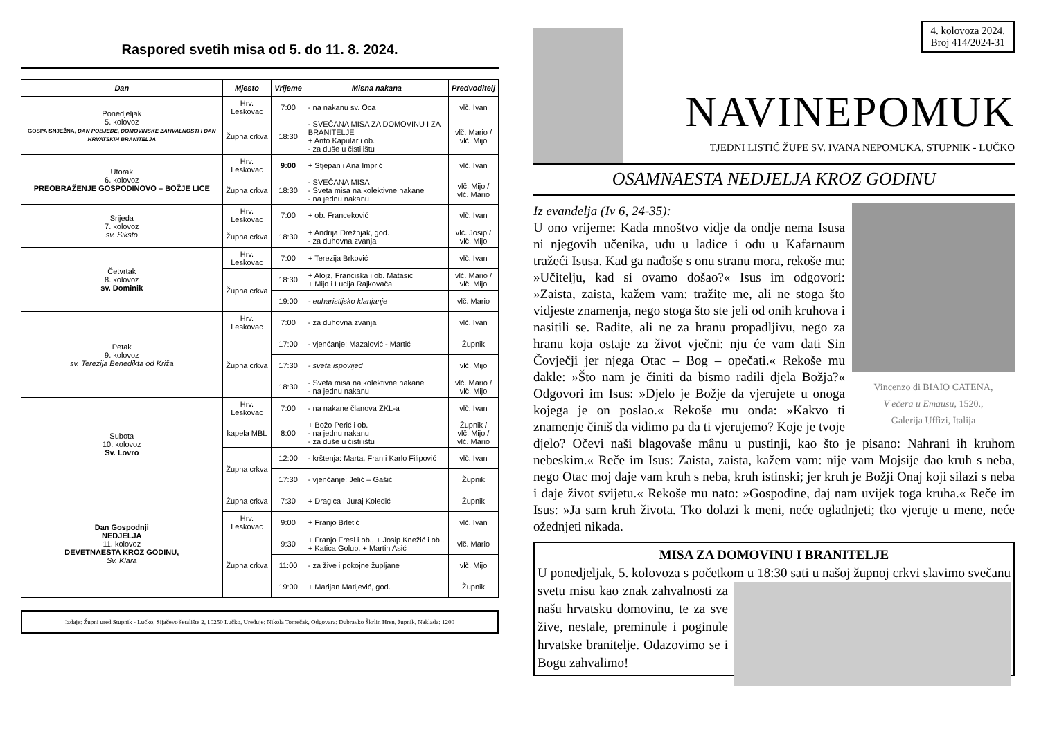Raspored svetih misa od 5. do 11. 8. 2024.
| Dan | Mjesto | Vrijeme | Misna nakana | Predvoditelj |
| --- | --- | --- | --- | --- |
| Ponedjeljak 5. kolovoz GOSPA SNJEŽNA, DAN POBJEDE, DOMOVINSKE ZAHVALNOSTI I DAN HRVATSKIH BRANITELJA | Hrv. Leskovac | 7:00 | - na nakanu sv. Oca | vlč. Ivan |
| | Župna crkva | 18:30 | - SVEČANA MISA ZA DOMOVINU I ZA BRANITELJE + Anto Kapular i ob. - za duše u čistilištu | vlč. Mario / vlč. Mijo |
| Utorak 6. kolovoz PREOBRAŽENJE GOSPODINOVO – BOŽJE LICE | Hrv. Leskovac | 9:00 | + Stjepan i Ana Imprić | vlč. Ivan |
| | Župna crkva | 18:30 | - SVEČANA MISA - Sveta misa na kolektivne nakane - na jednu nakanu | vlč. Mijo / vlč. Mario |
| Srijeda 7. kolovoz sv. Siksto | Hrv. Leskovac | 7:00 | + ob. Franceković | vlč. Ivan |
| | Župna crkva | 18:30 | + Andrija Drežnjak, god. - za duhovna zvanja | vlč. Josip / vlč. Mijo |
| Četvrtak 8. kolovoz sv. Dominik | Hrv. Leskovac | 7:00 | + Terezija Brković | vlč. Ivan |
| | Župna crkva | 18:30 | + Alojz, Franciska i ob. Matasić + Mijo i Lucija Rajkovača | vlč. Mario / vlč. Mijo |
| | | 19:00 | - euharistijsko klanjanje | vlč. Mario |
| Petak 9. kolovoz sv. Terezija Benedikta od Križa | Hrv. Leskovac | 7:00 | - za duhovna zvanja | vlč. Ivan |
| | Župna crkva | 17:00 | - vjenčanje: Mazalović - Martić | Župnik |
| | | 17:30 | - sveta ispovijed | vlč. Mijo |
| | | 18:30 | - Sveta misa na kolektivne nakane - na jednu nakanu | vlč. Mario / vlč. Mijo |
| Subota 10. kolovoz Sv. Lovro | Hrv. Leskovac | 7:00 | - na nakane članova ZKL-a | vlč. Ivan |
| | kapela MBL | 8:00 | + Božo Perić i ob. - na jednu nakanu - za duše u čistilištu | Župnik / vlč. Mijo / vlč. Mario |
| | Župna crkva | 12:00 | - krštenja: Marta, Fran i Karlo Filipović | vlč. Ivan |
| | | 17:30 | - vjenčanje: Jelić – Gašić | Župnik |
| Dan Gospodnji NEDJELJA 11. kolovoz DEVETNAESTA KROZ GODINU, Sv. Klara | Župna crkva | 7:30 | + Dragica i Juraj Koledić | Župnik |
| | Hrv. Leskovac | 9:00 | + Franjo Brletić | vlč. Ivan |
| | Župna crkva | 9:30 | + Franjo Fresl i ob., + Josip Knežić i ob., + Katica Golub, + Martin Asić | vlč. Mario |
| | | 11:00 | - za žive i pokojne župljane | vlč. Mijo |
| | | 19:00 | + Marijan Matijević, god. | Župnik |
Izdaje: Župni ured Stupnik - Lučko, Sijačevo šetalište 2, 10250 Lučko, Uređuje: Nikola Tomečak, Odgovara: Dubravko Škrlin Hren, župnik, Naklada: 1200
4. kolovoza 2024.
Broj 414/2024-31
NAVINEPOMUK
TJEDNI LISTIĆ ŽUPE SV. IVANA NEPOMUKA, STUPNIK - LUČKO
OSAMNAESTA NEDJELJA KROZ GODINU
Vincenzo di BIAIO CATENA,
V ečera u Emausu, 1520.,
Galerija Uffizi, Italija
Iz evanđelja (Iv 6, 24-35):
U ono vrijeme: Kada mnoštvo vidje da ondje nema Isusa ni njegovih učenika, uđu u lađice i odu u Kafarnaum tražeći Isusa. Kad ga nađoše s onu stranu mora, rekoše mu: »Učitelju, kad si ovamo došao?« Isus im odgovori: »Zaista, zaista, kažem vam: tražite me, ali ne stoga što vidjeste znamenja, nego stoga što ste jeli od onih kruhova i nasitili se. Radite, ali ne za hranu propadljivu, nego za hranu koja ostaje za život vječni: nju će vam dati Sin Čovječji jer njega Otac – Bog – opečati.« Rekoše mu dakle: »Što nam je činiti da bismo radili djela Božja?« Odgovori im Isus: »Djelo je Božje da vjerujete u onoga kojega je on poslao.« Rekoše mu onda: »Kakvo ti znamenje činiš da vidimo pa da ti vjerujemo? Koje je tvoje djelo? Očevi naši blagovaše mânu u pustinji, kao što je pisano: Nahrani ih kruhom nebeskim.« Reče im Isus: Zaista, zaista, kažem vam: nije vam Mojsije dao kruh s neba, nego Otac moj daje vam kruh s neba, kruh istinski; jer kruh je Božji Onaj koji silazi s neba i daje život svijetu.« Rekoše mu nato: »Gospodine, daj nam uvijek toga kruha.« Reče im Isus: »Ja sam kruh života. Tko dolazi k meni, neće ogladnjeti; tko vjeruje u mene, neće ožednjeti nikada.
MISA ZA DOMOVINU I BRANITELJE
U ponedjeljak, 5. kolovoza s početkom u 18:30 sati u našoj župnoj crkvi slavimo svečanu svetu misu kao znak zahvalnosti za našu hrvatsku domovinu, te za sve žive, nestale, preminule i poginule hrvatske branitelje. Odazovimo se i Bogu zahvalimo!